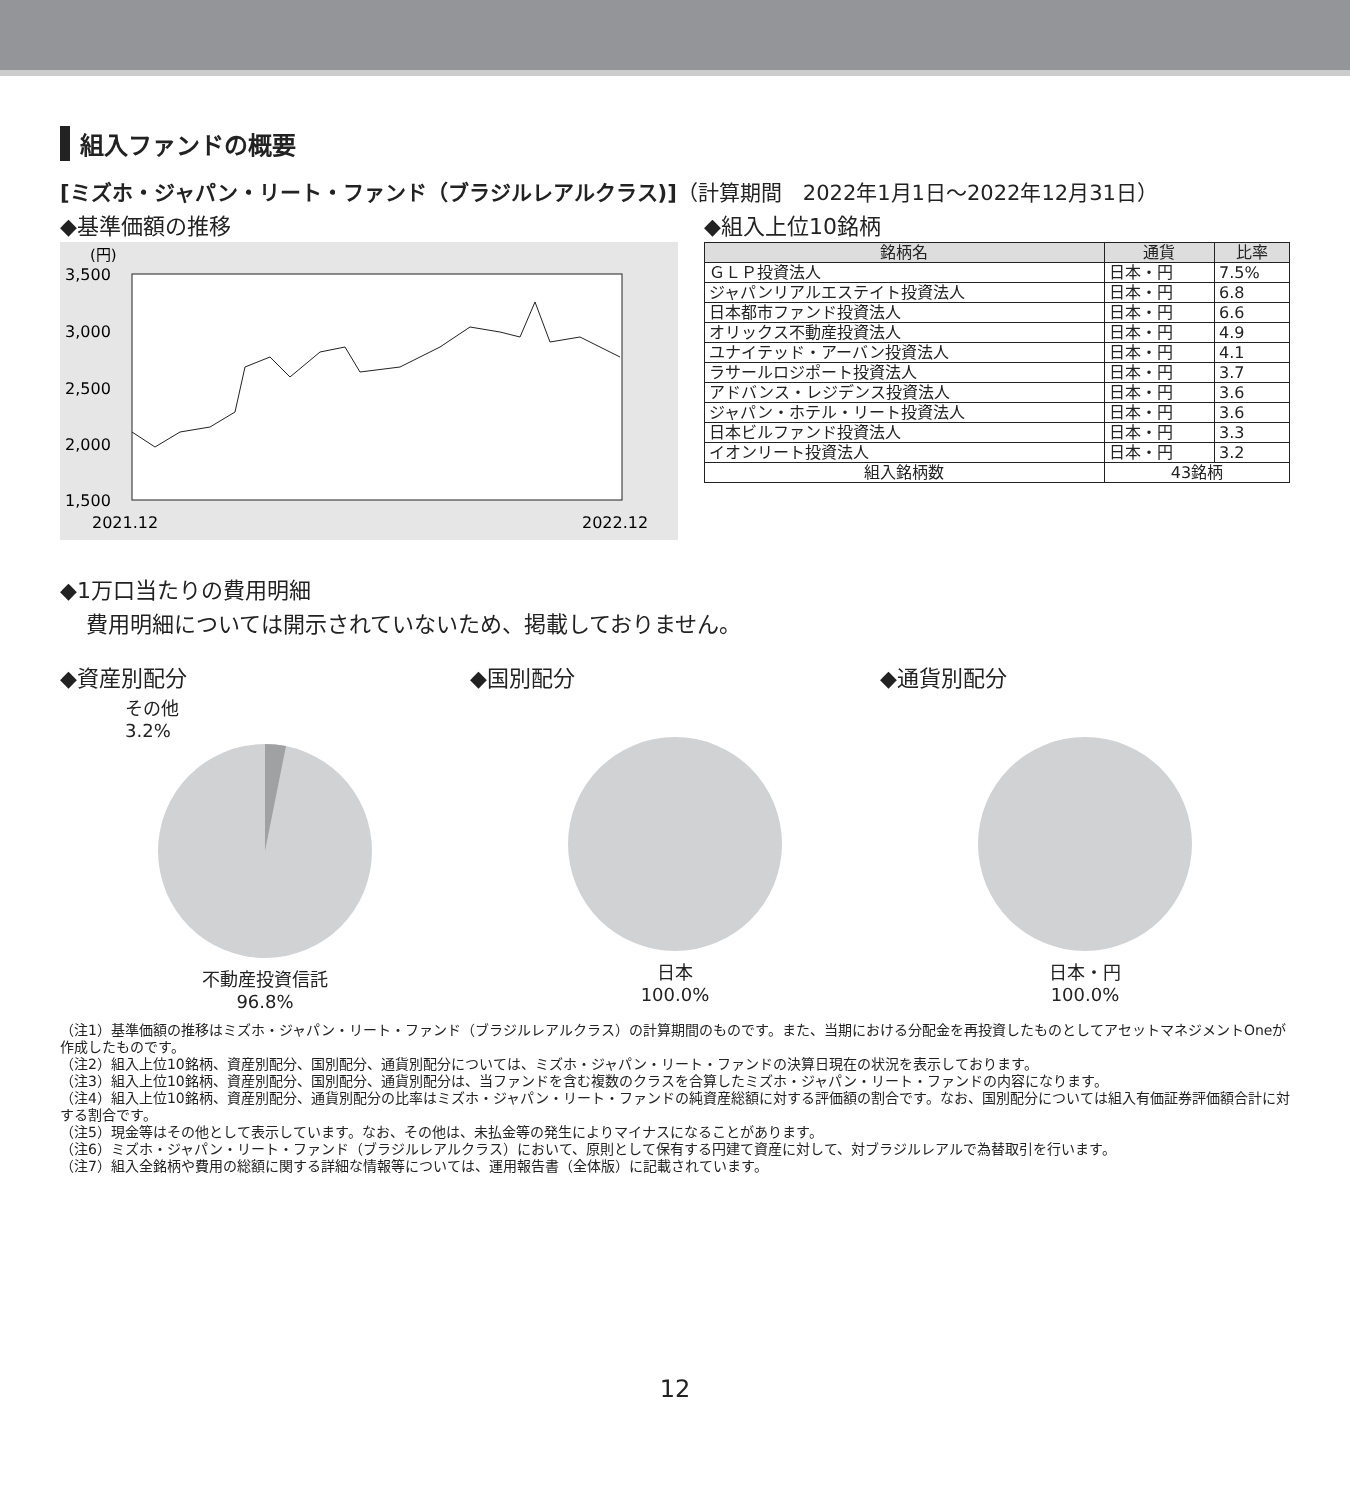組入ファンドの概要
[ミズホ・ジャパン・リート・ファンド（ブラジルレアルクラス)]（計算期間　2022年1月1日～2022年12月31日）
◆基準価額の推移
(円)
3,500
3,000
2,500
2,000
1,500
2021.12
2022.12
◆組入上位10銘柄
| 銘柄名 | 通貨 | 比率 |
| --- | --- | --- |
| ＧＬＰ投資法人 | 日本・円 | 7.5% |
| ジャパンリアルエステイト投資法人 | 日本・円 | 6.8 |
| 日本都市ファンド投資法人 | 日本・円 | 6.6 |
| オリックス不動産投資法人 | 日本・円 | 4.9 |
| ユナイテッド・アーバン投資法人 | 日本・円 | 4.1 |
| ラサールロジポート投資法人 | 日本・円 | 3.7 |
| アドバンス・レジデンス投資法人 | 日本・円 | 3.6 |
| ジャパン・ホテル・リート投資法人 | 日本・円 | 3.6 |
| 日本ビルファンド投資法人 | 日本・円 | 3.3 |
| イオンリート投資法人 | 日本・円 | 3.2 |
| 組入銘柄数 | 43銘柄 | |
◆1万口当たりの費用明細
費用明細については開示されていないため、掲載しておりません。
◆資産別配分
その他
3.2%
不動産投資信託
96.8%
◆国別配分
日本
100.0%
◆通貨別配分
日本・円
100.0%
（注1）基準価額の推移はミズホ・ジャパン・リート・ファンド（ブラジルレアルクラス）の計算期間のものです。また、当期における分配金を再投資したものとしてアセットマネジメントOneが作成したものです。
（注2）組入上位10銘柄、資産別配分、国別配分、通貨別配分については、ミズホ・ジャパン・リート・ファンドの決算日現在の状況を表示しております。
（注3）組入上位10銘柄、資産別配分、国別配分、通貨別配分は、当ファンドを含む複数のクラスを合算したミズホ・ジャパン・リート・ファンドの内容になります。
（注4）組入上位10銘柄、資産別配分、通貨別配分の比率はミズホ・ジャパン・リート・ファンドの純資産総額に対する評価額の割合です。なお、国別配分については組入有価証券評価額合計に対する割合です。
（注5）現金等はその他として表示しています。なお、その他は、未払金等の発生によりマイナスになることがあります。
（注6）ミズホ・ジャパン・リート・ファンド（ブラジルレアルクラス）において、原則として保有する円建て資産に対して、対ブラジルレアルで為替取引を行います。
（注7）組入全銘柄や費用の総額に関する詳細な情報等については、運用報告書（全体版）に記載されています。
12